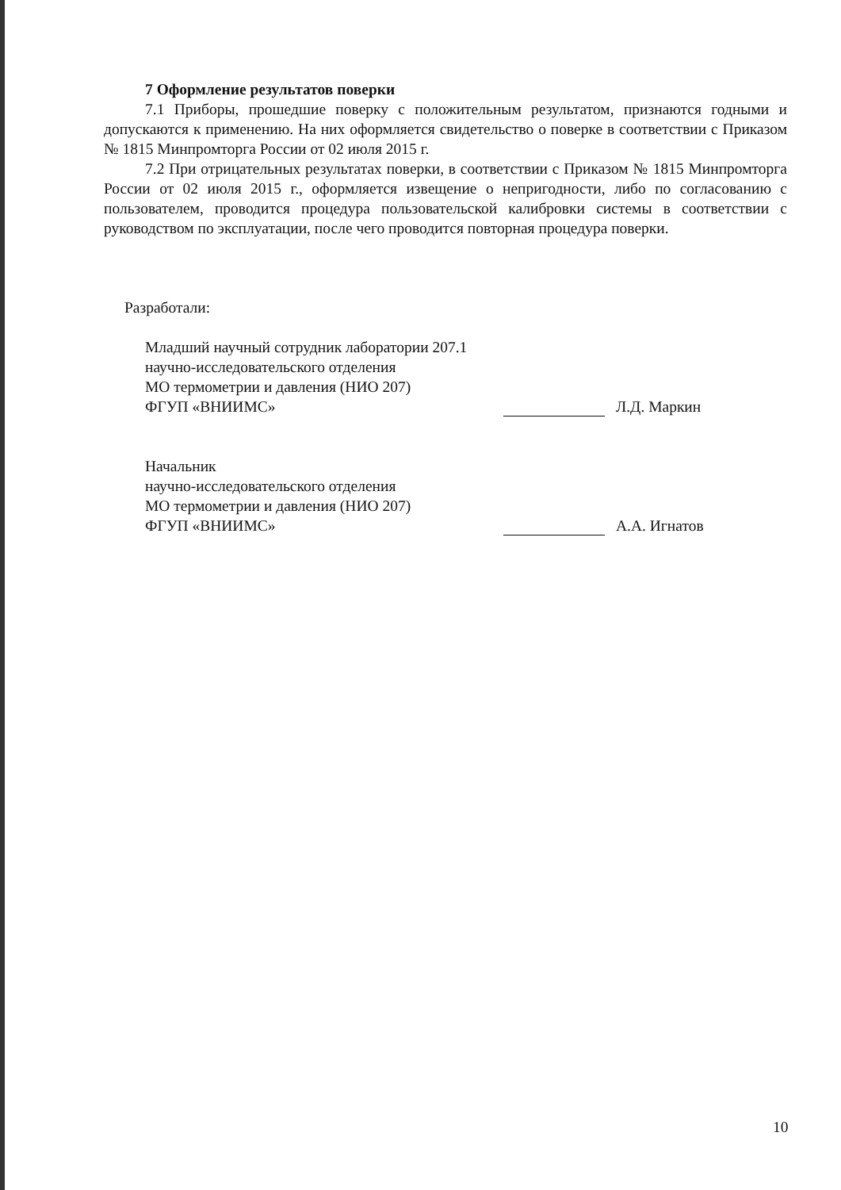7 Оформление результатов поверки
7.1 Приборы, прошедшие поверку с положительным результатом, признаются годными и допускаются к применению. На них оформляется свидетельство о поверке в соответствии с Приказом № 1815 Минпромторга России от 02 июля 2015 г.
7.2 При отрицательных результатах поверки, в соответствии с Приказом № 1815 Минпромторга России от 02 июля 2015 г., оформляется извещение о непригодности, либо по согласованию с пользователем, проводится процедура пользовательской калибровки системы в соответствии с руководством по эксплуатации, после чего проводится повторная процедура поверки.
Разработали:
Младший научный сотрудник лаборатории 207.1
научно-исследовательского отделения
МО термометрии и давления (НИО 207)
ФГУП «ВНИИМС» Л.Д. Маркин
Начальник
научно-исследовательского отделения
МО термометрии и давления (НИО 207)
ФГУП «ВНИИМС» А.А. Игнатов
10